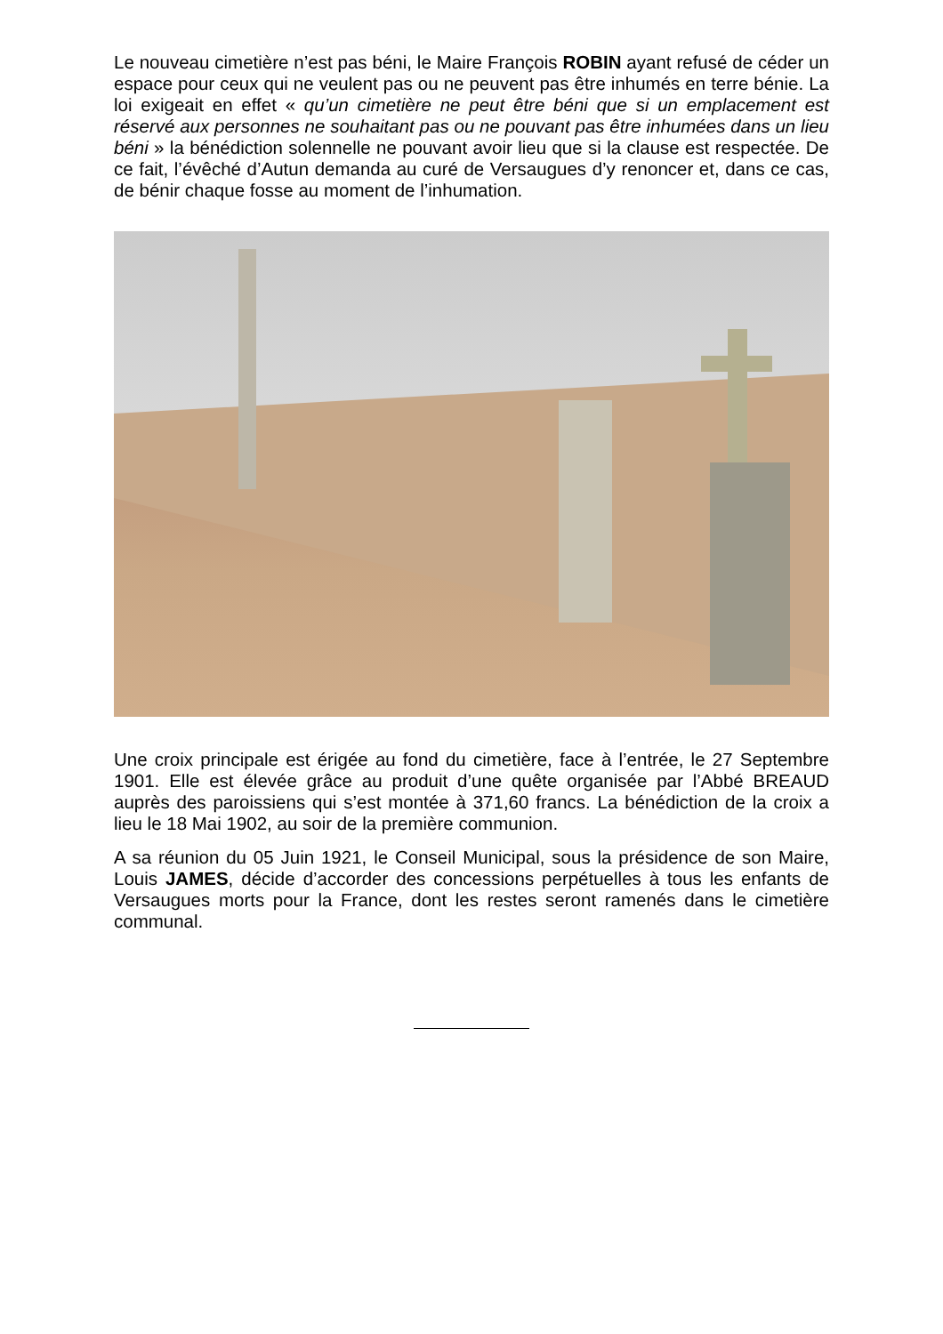Le nouveau cimetière n’est pas béni, le Maire François ROBIN ayant refusé de céder un espace pour ceux qui ne veulent pas ou ne peuvent pas être inhumés en terre bénie. La loi exigeait en effet « qu’un cimetière ne peut être béni que si un emplacement est réservé aux personnes ne souhaitant pas ou ne pouvant pas être inhumées dans un lieu béni » la bénédiction solennelle ne pouvant avoir lieu que si la clause est respectée. De ce fait, l’évêché d’Autun demanda au curé de Versaugues d’y renoncer et, dans ce cas, de bénir chaque fosse au moment de l’inhumation.
Une croix principale est érigée au fond du cimetière, face à l’entrée, le 27 Septembre 1901. Elle est élevée grâce au produit d’une quête organisée par l’Abbé BREAUD auprès des paroissiens qui s’est montée à 371,60 francs. La bénédiction de la croix a lieu le 18 Mai 1902, au soir de la première communion.
A sa réunion du 05 Juin 1921, le Conseil Municipal, sous la présidence de son Maire, Louis JAMES, décide d’accorder des concessions perpétuelles à tous les enfants de Versaugues morts pour la France, dont les restes seront ramenés dans le cimetière communal.